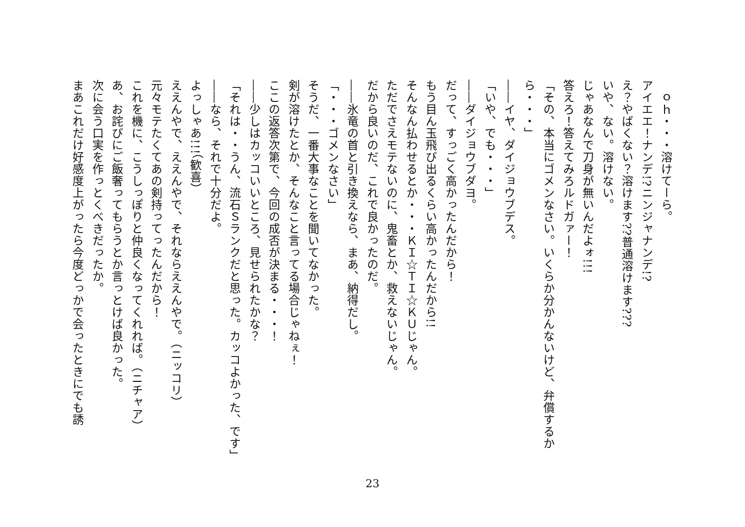ｏｈ・・・溶けてーら。
アイエエ！ナンデ!?ニンジャナンデ!?
え？やばくない？溶けます??普通溶けます???
いや、ない。溶けない。
じゃあなんで刀身が無いんだよォ!!!
答えろ！答えてみろルドガァー！
「その、本当にゴメンなさい。いくらか分かんないけど、弁償するから・・・」
――イヤ、ダイジョウブデス。
「いや、でも・・・」
――ダイジョウブダヨ。
だって、すっごく高かったんだから！
もう目ん玉飛び出るくらい高かったんだから!!
そんなん払わせるとか・・・ＫＩ☆ＴＩ☆ＫＵじゃん。
ただでさえモテないのに、鬼畜とか、救えないじゃん。
だから良いのだ、これで良かったのだ。
――氷竜の首と引き換えなら、まあ、納得だし。
「・・・ゴメンなさい」
そうだ、一番大事なことを聞いてなかった。
剣が溶けたとか、そんなこと言ってる場合じゃねぇ！
ここの返答次第で、今回の成否が決まる・・・！
――少しはカッコいいところ、見せられたかな？
「それは・・うん、流石Ｓランクだと思った。カッコよかった、です」
――なら、それで十分だよ。
よっしゃあ!!!（歓喜）
ええんやで、ええんやで、それならええんやで。（ニッコリ）
元々モテたくてあの剣持ってったんだから！
これを機に、こうしっぽりと仲良くなってくれれば。（ニチャア）
あ、お詫びにご飯奢ってもらうとか言っとけば良かった。
次に会う口実を作っとくべきだったか。
まあこれだけ好感度上がったら今度どっかで会ったときにでも誘
23